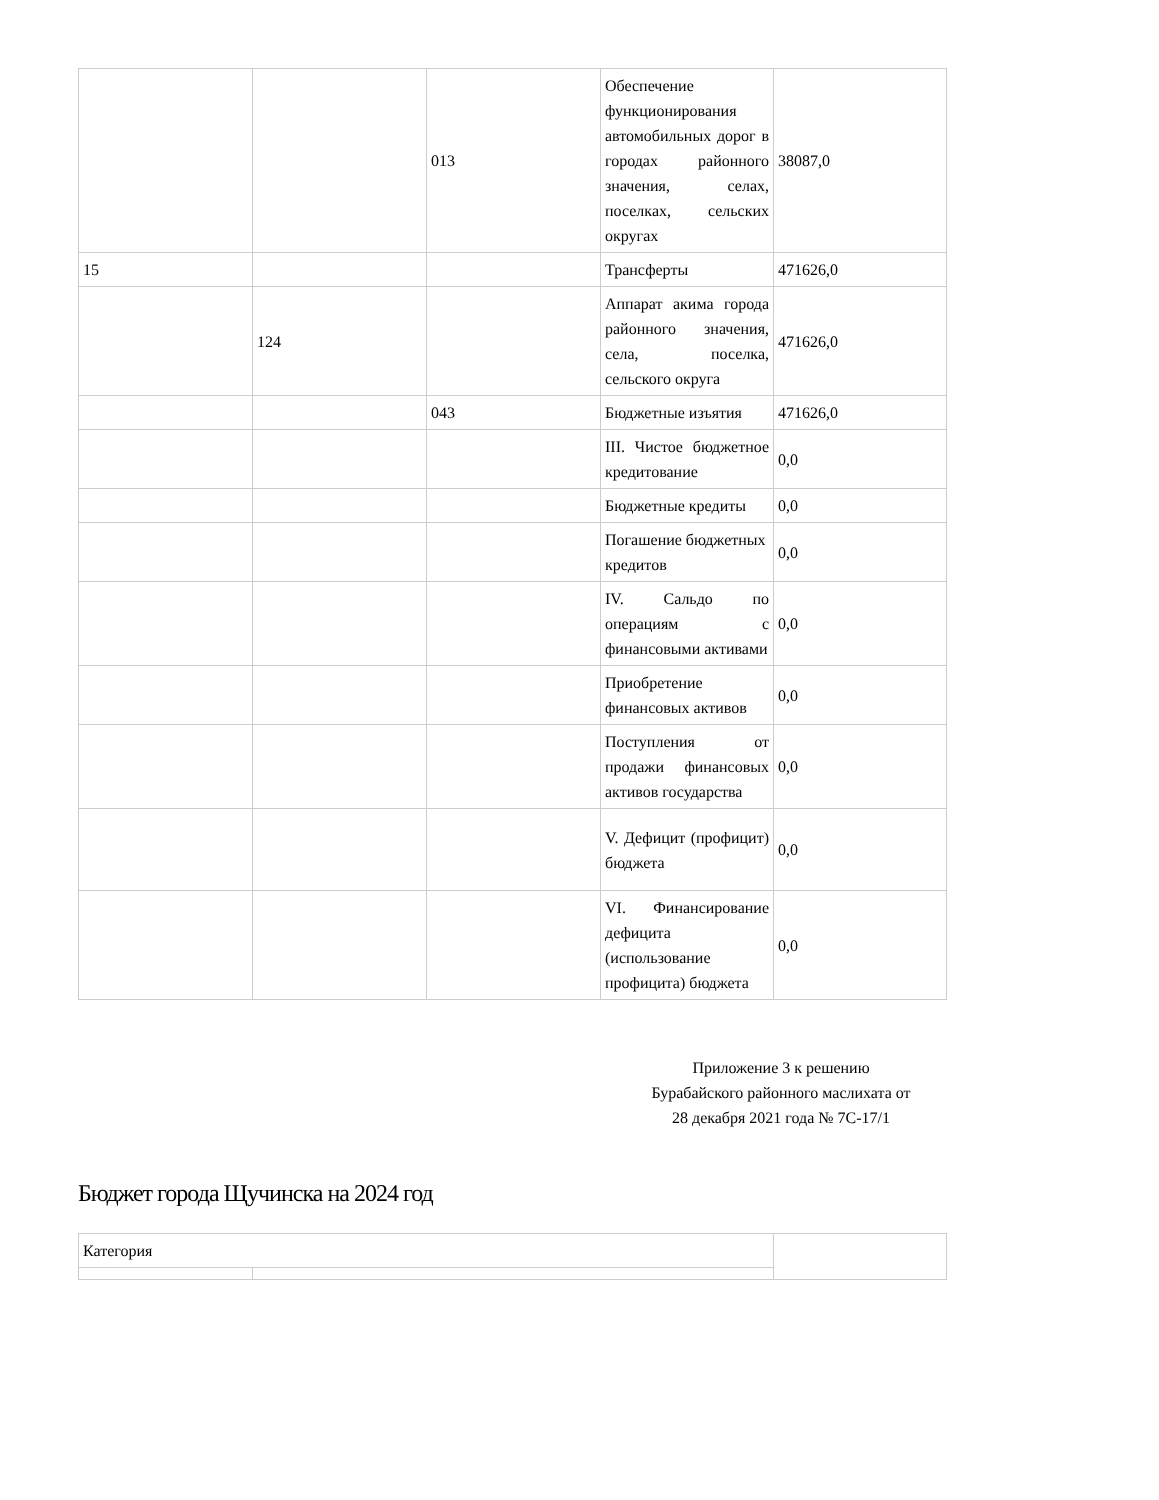| | | 013 | Обеспечение функционирования автомобильных дорог в городах районного значения, селах, поселках, сельских округах | 38087,0 |
| 15 | | | Трансферты | 471626,0 |
| | 124 | | Аппарат акима города районного значения, села, поселка, сельского округа | 471626,0 |
| | | 043 | Бюджетные изъятия | 471626,0 |
| | | | III. Чистое бюджетное кредитование | 0,0 |
| | | | Бюджетные кредиты | 0,0 |
| | | | Погашение бюджетных кредитов | 0,0 |
| | | | IV. Сальдо по операциям с финансовыми активами | 0,0 |
| | | | Приобретение финансовых активов | 0,0 |
| | | | Поступления от продажи финансовых активов государства | 0,0 |
| | | | V. Дефицит (профицит) бюджета | 0,0 |
| | | | VI. Финансирование дефицита (использование профицита) бюджета | 0,0 |
Приложение 3 к решению Бурабайского районного маслихата от 28 декабря 2021 года № 7С-17/1
Бюджет города Щучинска на 2024 год
| Категория | | |